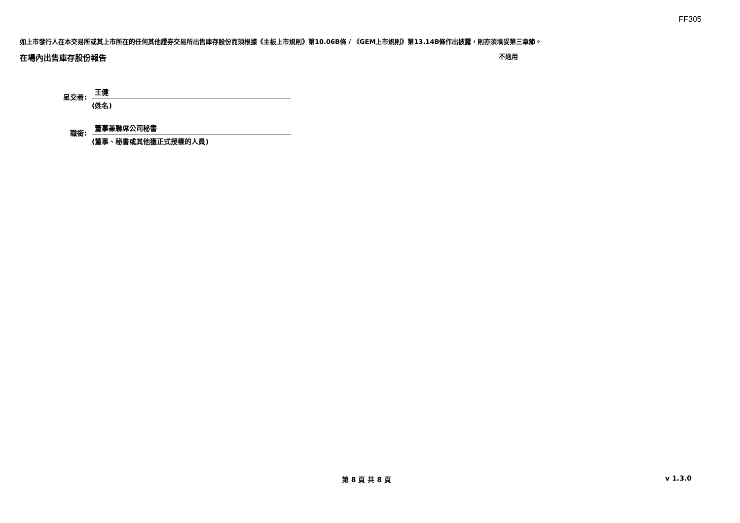FF305
如上市發行人在本交易所或其上市所在的任何其他證券交易所出售庫存股份而須根據《主板上市規則》第10.06B條 / 《GEM上市規則》第13.14B條作出披露，則亦須填妥第三章節。
在場內出售庫存股份報告 不適用
呈交者:
王健
(姓名)
職銜:
董事兼聯席公司秘書
(董事、秘書或其他獲正式授權的人員)
第 8 頁 共 8 頁 v 1.3.0